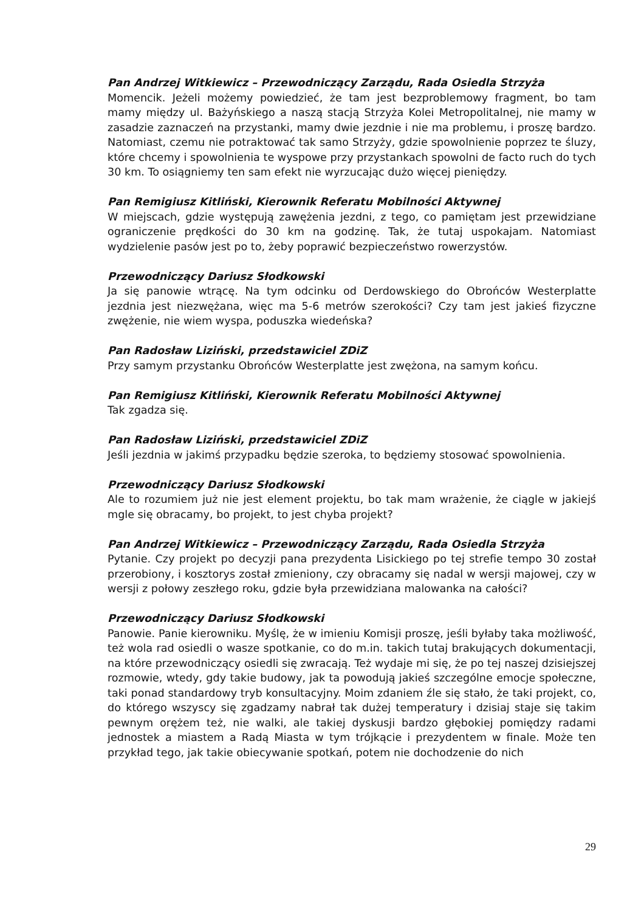Pan Andrzej Witkiewicz – Przewodniczący Zarządu, Rada Osiedla Strzyża
Momencik. Jeżeli możemy powiedzieć, że tam jest bezproblemowy fragment, bo tam mamy między ul. Bażyńskiego a naszą stacją Strzyża Kolei Metropolitalnej, nie mamy w zasadzie zaznaczeń na przystanki, mamy dwie jezdnie i nie ma problemu, i proszę bardzo. Natomiast, czemu nie potraktować tak samo Strzyży, gdzie spowolnienie poprzez te śluzy, które chcemy i spowolnienia te wyspowe przy przystankach spowolni de facto ruch do tych 30 km. To osiągniemy ten sam efekt nie wyrzucając dużo więcej pieniędzy.
Pan Remigiusz Kitliński, Kierownik Referatu Mobilności Aktywnej
W miejscach, gdzie występują zawężenia jezdni, z tego, co pamiętam jest przewidziane ograniczenie prędkości do 30 km na godzinę. Tak, że tutaj uspokajam. Natomiast wydzielenie pasów jest po to, żeby poprawić bezpieczeństwo rowerzystów.
Przewodniczący Dariusz Słodkowski
Ja się panowie wtrącę. Na tym odcinku od Derdowskiego do Obrońców Westerplatte jezdnia jest niezwężana, więc ma 5-6 metrów szerokości? Czy tam jest jakieś fizyczne zwężenie, nie wiem wyspa, poduszka wiedeńska?
Pan Radosław Liziński, przedstawiciel ZDiZ
Przy samym przystanku Obrońców Westerplatte jest zwężona, na samym końcu.
Pan Remigiusz Kitliński, Kierownik Referatu Mobilności Aktywnej
Tak zgadza się.
Pan Radosław Liziński, przedstawiciel ZDiZ
Jeśli jezdnia w jakimś przypadku będzie szeroka, to będziemy stosować spowolnienia.
Przewodniczący Dariusz Słodkowski
Ale to rozumiem już nie jest element projektu, bo tak mam wrażenie, że ciągle w jakiejś mgle się obracamy, bo projekt, to jest chyba projekt?
Pan Andrzej Witkiewicz – Przewodniczący Zarządu, Rada Osiedla Strzyża
Pytanie. Czy projekt po decyzji pana prezydenta Lisickiego po tej strefie tempo 30 został przerobiony, i kosztorys został zmieniony, czy obracamy się nadal w wersji majowej, czy w wersji z połowy zeszłego roku, gdzie była przewidziana malowanka na całości?
Przewodniczący Dariusz Słodkowski
Panowie. Panie kierowniku. Myślę, że w imieniu Komisji proszę, jeśli byłaby taka możliwość, też wola rad osiedli o wasze spotkanie, co do m.in. takich tutaj brakujących dokumentacji, na które przewodniczący osiedli się zwracają. Też wydaje mi się, że po tej naszej dzisiejszej rozmowie, wtedy, gdy takie budowy, jak ta powodują jakieś szczególne emocje społeczne, taki ponad standardowy tryb konsultacyjny. Moim zdaniem źle się stało, że taki projekt, co, do którego wszyscy się zgadzamy nabrał tak dużej temperatury i dzisiaj staje się takim pewnym orężem też, nie walki, ale takiej dyskusji bardzo głębokiej pomiędzy radami jednostek a miastem a Radą Miasta w tym trójkącie i prezydentem w finale. Może ten przykład tego, jak takie obiecywanie spotkań, potem nie dochodzenie do nich
29